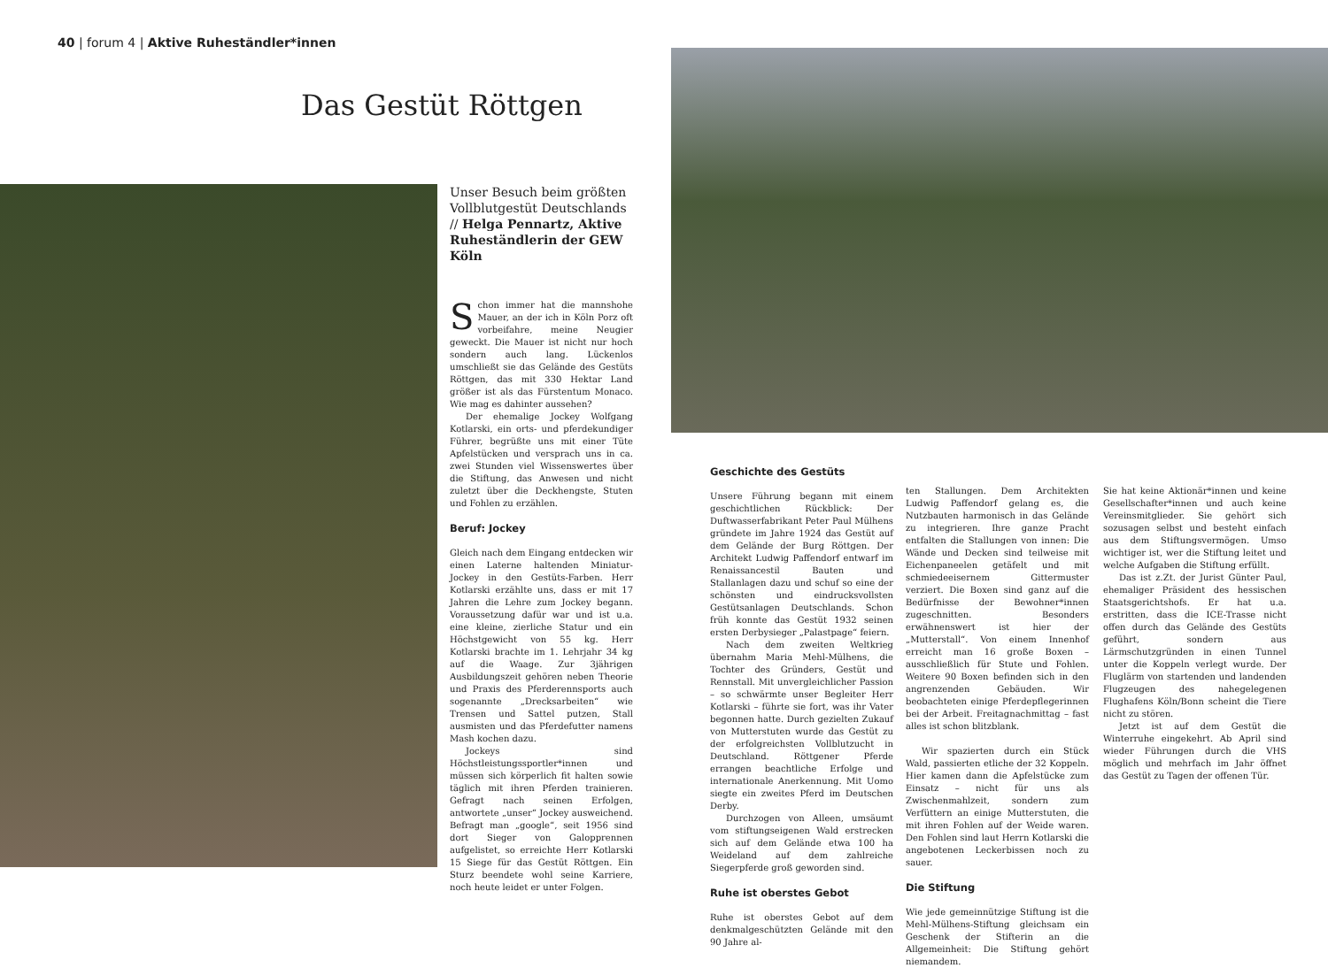40 | forum 4 | Aktive Ruheständler*innen
Das Gestüt Röttgen
Unser Besuch beim größten Vollblutgestüt Deutschlands // Helga Pennartz, Aktive Ruheständlerin der GEW Köln
Schon immer hat die mannshohe Mauer, an der ich in Köln Porz oft vorbeifahre, meine Neugier geweckt. Die Mauer ist nicht nur hoch sondern auch lang. Lückenlos umschließt sie das Gelände des Gestüts Röttgen, das mit 330 Hektar Land größer ist als das Fürstentum Monaco. Wie mag es dahinter aussehen?
Der ehemalige Jockey Wolfgang Kotlarski, ein orts- und pferdekundiger Führer, begrüßte uns mit einer Tüte Apfelstücken und versprach uns in ca. zwei Stunden viel Wissenswertes über die Stiftung, das Anwesen und nicht zuletzt über die Deckhengste, Stuten und Fohlen zu erzählen.
Beruf: Jockey
Gleich nach dem Eingang entdecken wir einen Laterne haltenden Miniatur-Jockey in den Gestüts-Farben. Herr Kotlarski erzählte uns, dass er mit 17 Jahren die Lehre zum Jockey begann. Voraussetzung dafür war und ist u.a. eine kleine, zierliche Statur und ein Höchstgewicht von 55 kg. Herr Kotlarski brachte im 1. Lehrjahr 34 kg auf die Waage. Zur 3jährigen Ausbildungszeit gehören neben Theorie und Praxis des Pferderennsports auch sogenannte „Drecksarbeiten“ wie Trensen und Sattel putzen, Stall ausmisten und das Pferdefutter namens Mash kochen dazu.
Jockeys sind Höchstleistungssportler*innen und müssen sich körperlich fit halten sowie täglich mit ihren Pferden trainieren. Gefragt nach seinen Erfolgen, antwortete „unser“ Jockey ausweichend. Befragt man „google“, seit 1956 sind dort Sieger von Galopprennen aufgelistet, so erreichte Herr Kotlarski 15 Siege für das Gestüt Röttgen. Ein Sturz beendete wohl seine Karriere, noch heute leidet er unter Folgen.
Geschichte des Gestüts
Unsere Führung begann mit einem geschichtlichen Rückblick: Der Duftwasserfabrikant Peter Paul Mülhens gründete im Jahre 1924 das Gestüt auf dem Gelände der Burg Röttgen. Der Architekt Ludwig Paffendorf entwarf im Renaissancestil Bauten und Stallanlagen dazu und schuf so eine der schönsten und eindrucksvollsten Gestütsanlagen Deutschlands. Schon früh konnte das Gestüt 1932 seinen ersten Derbysieger „Palastpage“ feiern.
Nach dem zweiten Weltkrieg übernahm Maria Mehl-Mülhens, die Tochter des Gründers, Gestüt und Rennstall. Mit unvergleichlicher Passion – so schwärmte unser Begleiter Herr Kotlarski – führte sie fort, was ihr Vater begonnen hatte. Durch gezielten Zukauf von Mutterstuten wurde das Gestüt zu der erfolgreichsten Vollblutzucht in Deutschland. Röttgener Pferde errangen beachtliche Erfolge und internationale Anerkennung. Mit Uomo siegte ein zweites Pferd im Deutschen Derby.
Durchzogen von Alleen, umsäumt vom stiftungseigenen Wald erstrecken sich auf dem Gelände etwa 100 ha Weideland auf dem zahlreiche Siegerpferde groß geworden sind.
Ruhe ist oberstes Gebot
Ruhe ist oberstes Gebot auf dem denkmalgeschützten Gelände mit den 90 Jahre al-
ten Stallungen. Dem Architekten Ludwig Paffendorf gelang es, die Nutzbauten harmonisch in das Gelände zu integrieren. Ihre ganze Pracht entfalten die Stallungen von innen: Die Wände und Decken sind teilweise mit Eichenpaneelen getäfelt und mit schmiedeeisernem Gittermuster verziert. Die Boxen sind ganz auf die Bedürfnisse der Bewohner*innen zugeschnitten. Besonders erwähnenswert ist hier der „Mutterstall“. Von einem Innenhof erreicht man 16 große Boxen – ausschließlich für Stute und Fohlen. Weitere 90 Boxen befinden sich in den angrenzenden Gebäuden. Wir beobachteten einige Pferdepflegerinnen bei der Arbeit. Freitagnachmittag – fast alles ist schon blitzblank.
Wir spazierten durch ein Stück Wald, passierten etliche der 32 Koppeln. Hier kamen dann die Apfelstücke zum Einsatz – nicht für uns als Zwischenmahlzeit, sondern zum Verfüttern an einige Mutterstuten, die mit ihren Fohlen auf der Weide waren. Den Fohlen sind laut Herrn Kotlarski die angebotenen Leckerbissen noch zu sauer.
Die Stiftung
Wie jede gemeinnützige Stiftung ist die Mehl-Mülhens-Stiftung gleichsam ein Geschenk der Stifterin an die Allgemeinheit: Die Stiftung gehört niemandem.
Sie hat keine Aktionär*innen und keine Gesellschafter*innen und auch keine Vereinsmitglieder. Sie gehört sich sozusagen selbst und besteht einfach aus dem Stiftungsvermögen. Umso wichtiger ist, wer die Stiftung leitet und welche Aufgaben die Stiftung erfüllt.
Das ist z.Zt. der Jurist Günter Paul, ehemaliger Präsident des hessischen Staatsgerichtshofs. Er hat u.a. erstritten, dass die ICE-Trasse nicht offen durch das Gelände des Gestüts geführt, sondern aus Lärmschutzgründen in einen Tunnel unter die Koppeln verlegt wurde. Der Fluglärm von startenden und landenden Flugzeugen des nahegelegenen Flughafens Köln/Bonn scheint die Tiere nicht zu stören.
Jetzt ist auf dem Gestüt die Winterruhe eingekehrt. Ab April sind wieder Führungen durch die VHS möglich und mehrfach im Jahr öffnet das Gestüt zu Tagen der offenen Tür.